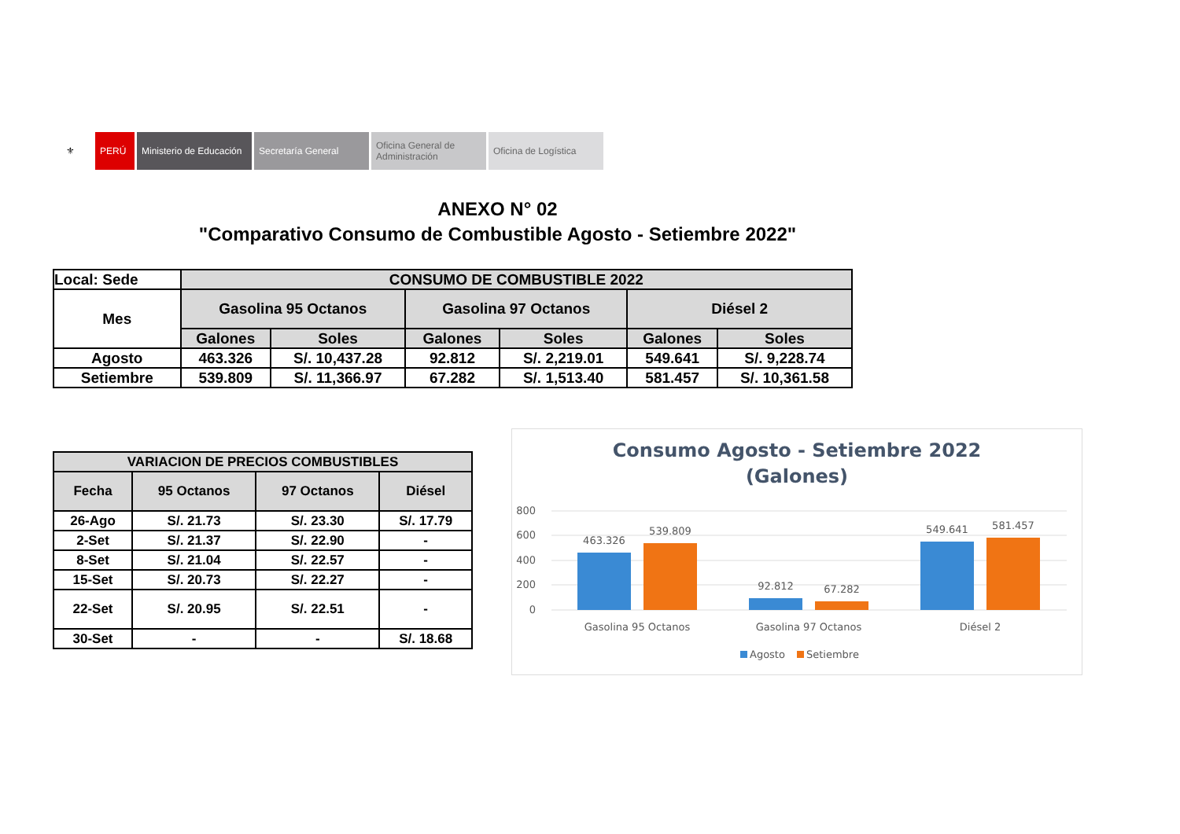⚜ PERÚ Ministerio de Educación
Secretaría General Oficina General de Administración
Oficina de Logística
ANEXO N° 02
"Comparativo Consumo de Combustible Agosto - Setiembre 2022"
| Local: Sede | CONSUMO DE COMBUSTIBLE 2022 | | | | | |
| Mes | Gasolina 95 Octanos | | Gasolina 97 Octanos | | Diésel 2 | |
| | Galones | Soles | Galones | Soles | Galones | Soles |
| Agosto | 463.326 | S/. 10,437.28 | 92.812 | S/. 2,219.01 | 549.641 | S/. 9,228.74 |
| Setiembre | 539.809 | S/. 11,366.97 | 67.282 | S/. 1,513.40 | 581.457 | S/. 10,361.58 |
| VARIACION DE PRECIOS COMBUSTIBLES | | | |
| --- | --- | --- | --- |
| Fecha | 95 Octanos | 97 Octanos | Diésel |
| 26-Ago | S/. 21.73 | S/. 23.30 | S/. 17.79 |
| 2-Set | S/. 21.37 | S/. 22.90 | - |
| 8-Set | S/. 21.04 | S/. 22.57 | - |
| 15-Set | S/. 20.73 | S/. 22.27 | - |
| 22-Set | S/. 20.95 | S/. 22.51 | - |
| 30-Set | - | - | S/. 18.68 |
Consumo Agosto - Setiembre 2022
(Galones)
800
600
400
200
0
463.326
539.809
92.812
67.282
549.641
581.457
Gasolina 95 Octanos
Gasolina 97 Octanos
Diésel 2
Agosto
Setiembre